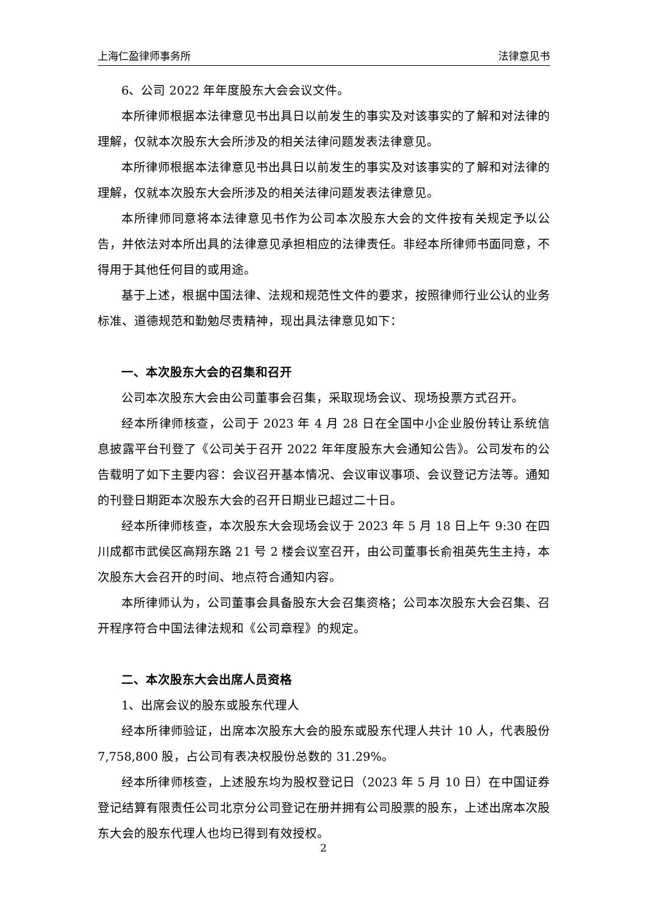上海仁盈律师事务所 法律意见书
6、公司 2022 年年度股东大会会议文件。
本所律师根据本法律意见书出具日以前发生的事实及对该事实的了解和对法律的理解，仅就本次股东大会所涉及的相关法律问题发表法律意见。
本所律师根据本法律意见书出具日以前发生的事实及对该事实的了解和对法律的理解，仅就本次股东大会所涉及的相关法律问题发表法律意见。
本所律师同意将本法律意见书作为公司本次股东大会的文件按有关规定予以公告，并依法对本所出具的法律意见承担相应的法律责任。非经本所律师书面同意，不得用于其他任何目的或用途。
基于上述，根据中国法律、法规和规范性文件的要求，按照律师行业公认的业务标准、道德规范和勤勉尽责精神，现出具法律意见如下：
一、本次股东大会的召集和召开
公司本次股东大会由公司董事会召集，采取现场会议、现场投票方式召开。
经本所律师核查，公司于 2023 年 4 月 28 日在全国中小企业股份转让系统信息披露平台刊登了《公司关于召开 2022 年年度股东大会通知公告》。公司发布的公告载明了如下主要内容：会议召开基本情况、会议审议事项、会议登记方法等。通知的刊登日期距本次股东大会的召开日期业已超过二十日。
经本所律师核查，本次股东大会现场会议于 2023 年 5 月 18 日上午 9:30 在四川成都市武侯区高翔东路 21 号 2 楼会议室召开，由公司董事长俞祖英先生主持，本次股东大会召开的时间、地点符合通知内容。
本所律师认为，公司董事会具备股东大会召集资格；公司本次股东大会召集、召开程序符合中国法律法规和《公司章程》的规定。
二、本次股东大会出席人员资格
1、出席会议的股东或股东代理人
经本所律师验证，出席本次股东大会的股东或股东代理人共计 10 人，代表股份 7,758,800 股，占公司有表决权股份总数的 31.29%。
经本所律师核查，上述股东均为股权登记日（2023 年 5 月 10 日）在中国证券登记结算有限责任公司北京分公司登记在册并拥有公司股票的股东，上述出席本次股东大会的股东代理人也均已得到有效授权。
2